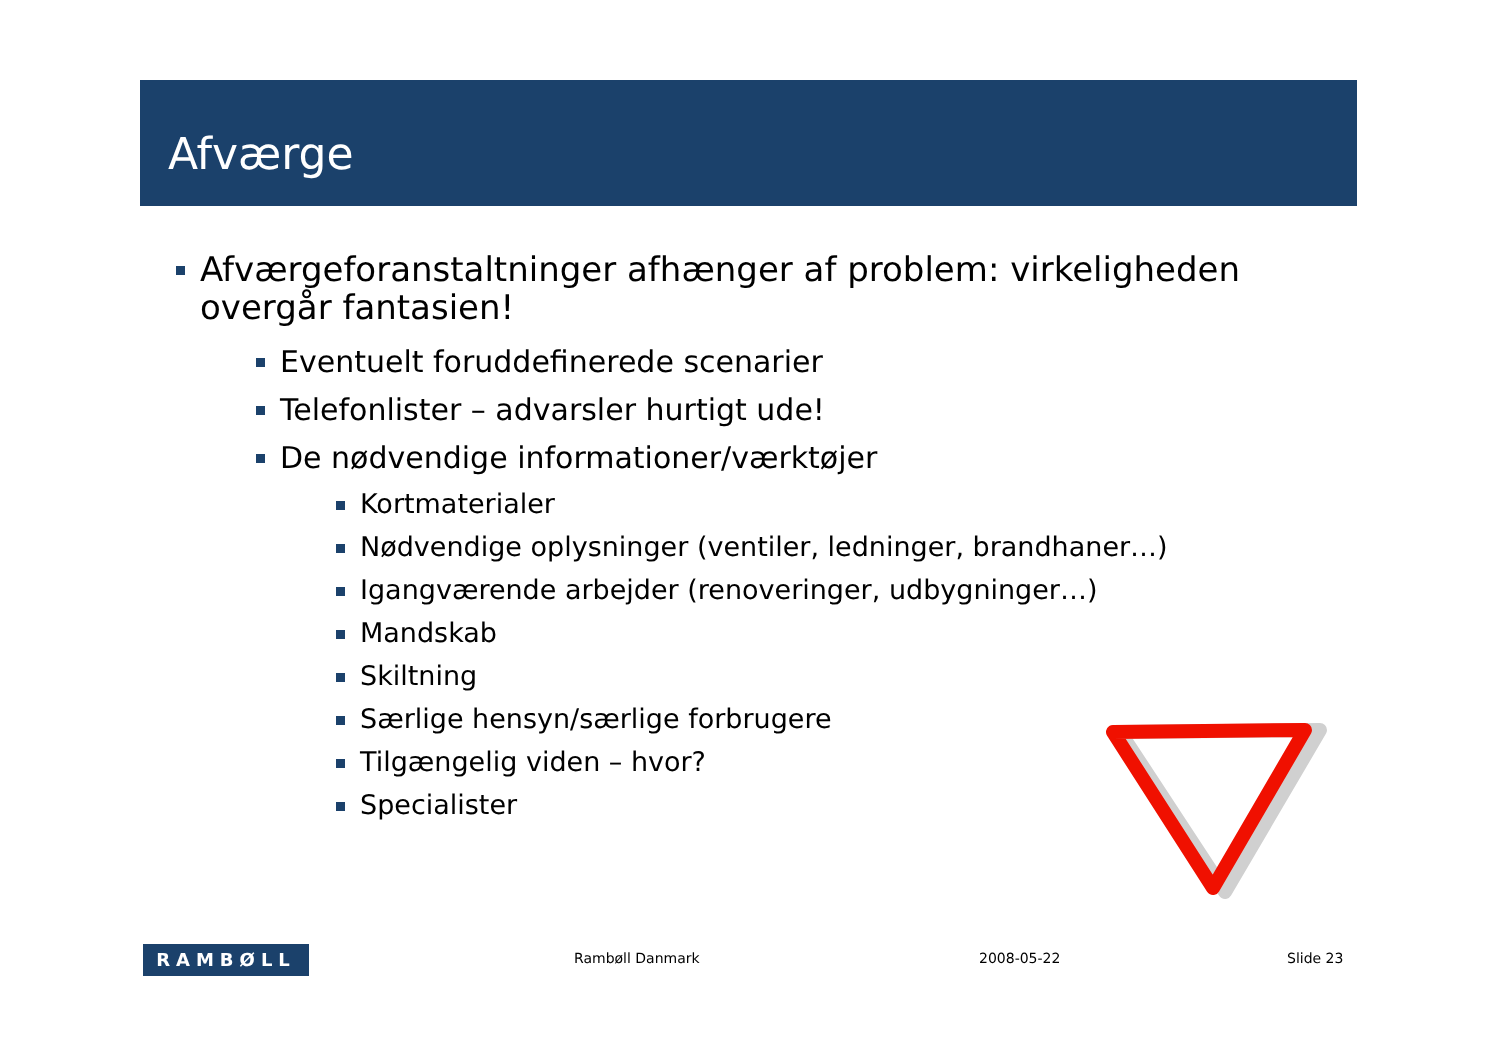Afværge
Afværgeforanstaltninger afhænger af problem: virkeligheden overgår fantasien!
Eventuelt foruddefinerede scenarier
Telefonlister – advarsler hurtigt ude!
De nødvendige informationer/værktøjer
Kortmaterialer
Nødvendige oplysninger (ventiler, ledninger, brandhaner…)
Igangværende arbejder (renoveringer, udbygninger…)
Mandskab
Skiltning
Særlige hensyn/særlige forbrugere
Tilgængelig viden – hvor?
Specialister
RAMBØLL Rambøll Danmark 2008-05-22 Slide 23